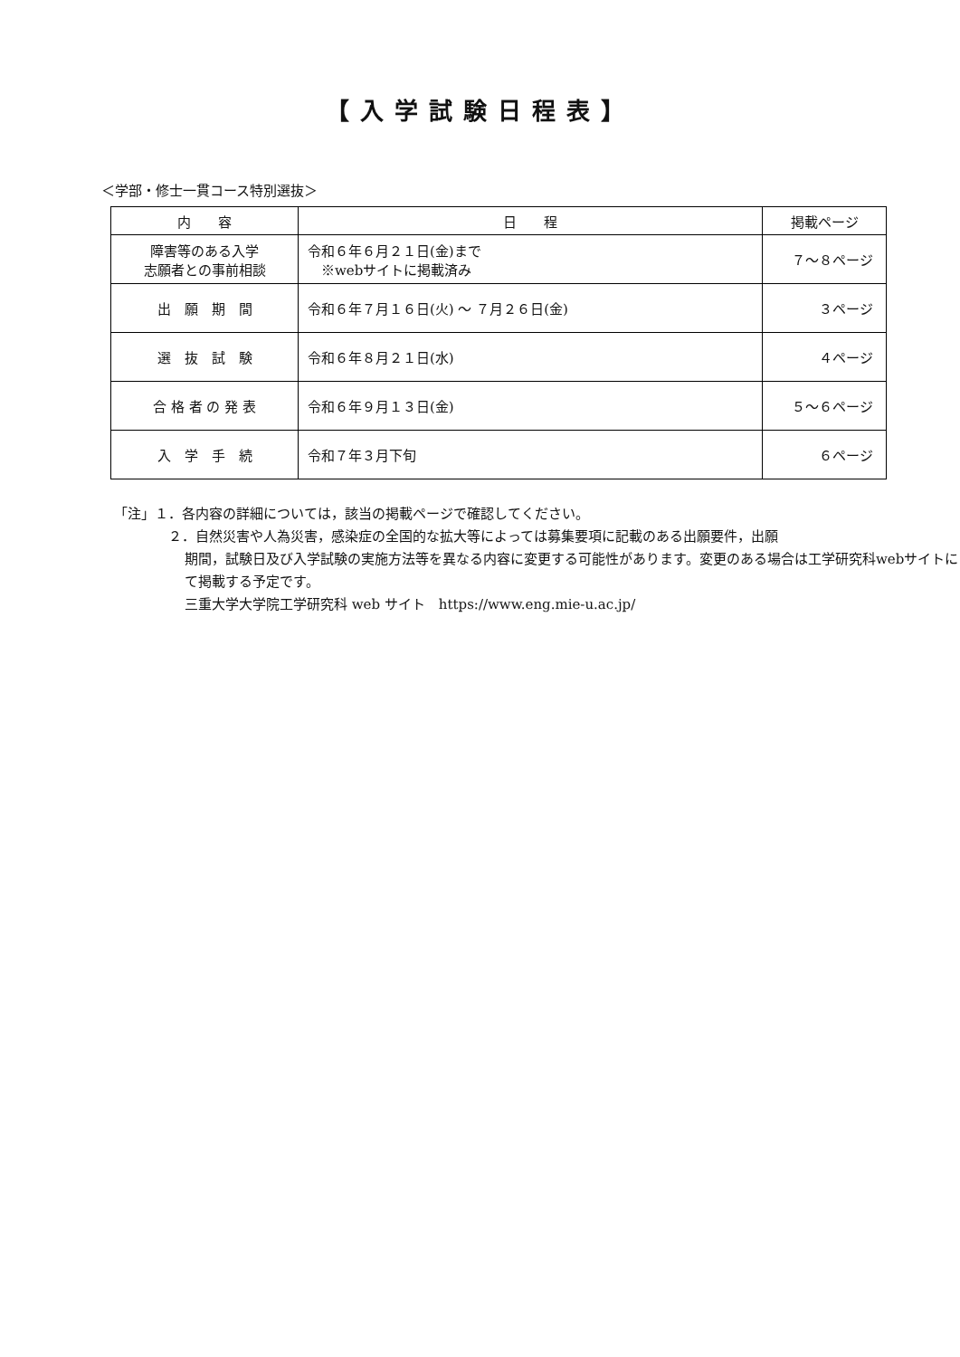【入学試験日程表】
＜学部・修士一貫コース特別選抜＞
| 内 容 | 日 程 | 掲載ページ |
| --- | --- | --- |
| 障害等のある入学 志願者との事前相談 | 令和６年６月２１日(金)まで ※webサイトに掲載済み | ７～８ページ |
| 出 願 期 間 | 令和６年７月１６日(火) ～ ７月２６日(金) | ３ページ |
| 選 抜 試 験 | 令和６年８月２１日(水) | ４ページ |
| 合 格 者 の 発 表 | 令和６年９月１３日(金) | ５～６ページ |
| 入 学 手 続 | 令和７年３月下旬 | ６ページ |
「注」１．各内容の詳細については，該当の掲載ページで確認してください。
２．自然災害や人為災害，感染症の全国的な拡大等によっては募集要項に記載のある出願要件，出願
期間，試験日及び入学試験の実施方法等を異なる内容に変更する可能性があります。変更のある場合は工学研究科webサイトにて掲載する予定です。
三重大学大学院工学研究科 web サイト　https://www.eng.mie-u.ac.jp/